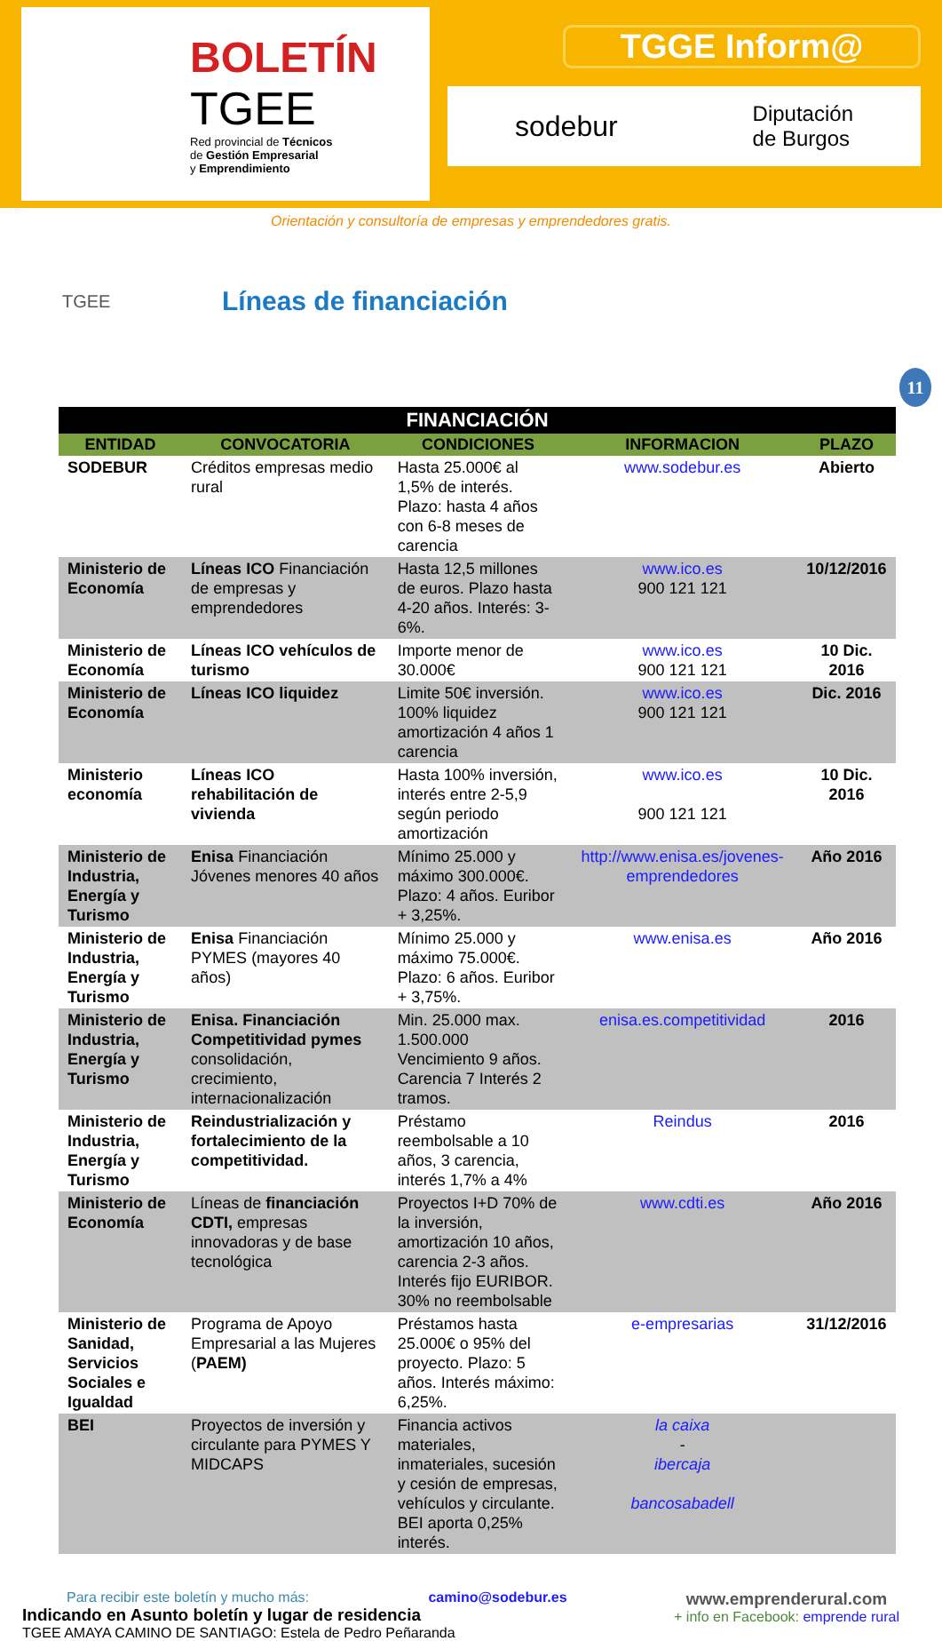BOLETÍN
TGEE
Red provincial de Técnicos
de Gestión Empresarial
y Emprendimiento
TGGE Inform@
sodebur Diputación
de Burgos
Orientación y consultoría de empresas y emprendedores gratis.
TGEE
Líneas de financiación
11
| FINANCIACIÓN | | | | |
| --- | --- | --- | --- | --- |
| ENTIDAD | CONVOCATORIA | CONDICIONES | INFORMACION | PLAZO |
| SODEBUR | Créditos empresas medio rural | Hasta 25.000€ al 1,5% de interés. Plazo: hasta 4 años con 6-8 meses de carencia | www.sodebur.es | Abierto |
| Ministerio de Economía | Líneas ICO Financiación de empresas y emprendedores | Hasta 12,5 millones de euros. Plazo hasta 4-20 años. Interés: 3-6%. | www.ico.es 900 121 121 | 10/12/2016 |
| Ministerio de Economía | Líneas ICO vehículos de turismo | Importe menor de 30.000€ | www.ico.es 900 121 121 | 10 Dic. 2016 |
| Ministerio de Economía | Líneas ICO liquidez | Limite 50€ inversión. 100% liquidez amortización 4 años 1 carencia | www.ico.es 900 121 121 | Dic. 2016 |
| Ministerio economía | Líneas ICO rehabilitación de vivienda | Hasta 100% inversión, interés entre 2-5,9 según periodo amortización | www.ico.es 900 121 121 | 10 Dic. 2016 |
| Ministerio de Industria, Energía y Turismo | Enisa Financiación Jóvenes menores 40 años | Mínimo 25.000 y máximo 300.000€. Plazo: 4 años. Euribor + 3,25%. | http://www.enisa.es/jovenes-emprendedores | Año 2016 |
| Ministerio de Industria, Energía y Turismo | Enisa Financiación PYMES (mayores 40 años) | Mínimo 25.000 y máximo 75.000€. Plazo: 6 años. Euribor + 3,75%. | www.enisa.es | Año 2016 |
| Ministerio de Industria, Energía y Turismo | Enisa. Financiación Competitividad pymes consolidación, crecimiento, internacionalización | Min. 25.000 max. 1.500.000 Vencimiento 9 años. Carencia 7 Interés 2 tramos. | enisa.es.competitividad | 2016 |
| Ministerio de Industria, Energía y Turismo | Reindustrialización y fortalecimiento de la competitividad. | Préstamo reembolsable a 10 años, 3 carencia, interés 1,7% a 4% | Reindus | 2016 |
| Ministerio de Economía | Líneas de financiación CDTI, empresas innovadoras y de base tecnológica | Proyectos I+D 70% de la inversión, amortización 10 años, carencia 2-3 años. Interés fijo EURIBOR. 30% no reembolsable | www.cdti.es | Año 2016 |
| Ministerio de Sanidad, Servicios Sociales e Igualdad | Programa de Apoyo Empresarial a las Mujeres ( PAEM) | Préstamos hasta 25.000€ o 95% del proyecto. Plazo: 5 años. Interés máximo: 6,25%. | e-empresarias | 31/12/2016 |
| BEI | Proyectos de inversión y circulante para PYMES Y MIDCAPS | Financia activos materiales, inmateriales, sucesión y cesión de empresas, vehículos y circulante. BEI aporta 0,25% interés. | la caixa - ibercaja bancosabadell | |
Para recibir este boletín y mucho más: camino@sodebur.es
Indicando en Asunto boletín y lugar de residencia
TGEE AMAYA CAMINO DE SANTIAGO: Estela de Pedro Peñaranda
www.emprenderural.com
+ info en Facebook: emprende rural